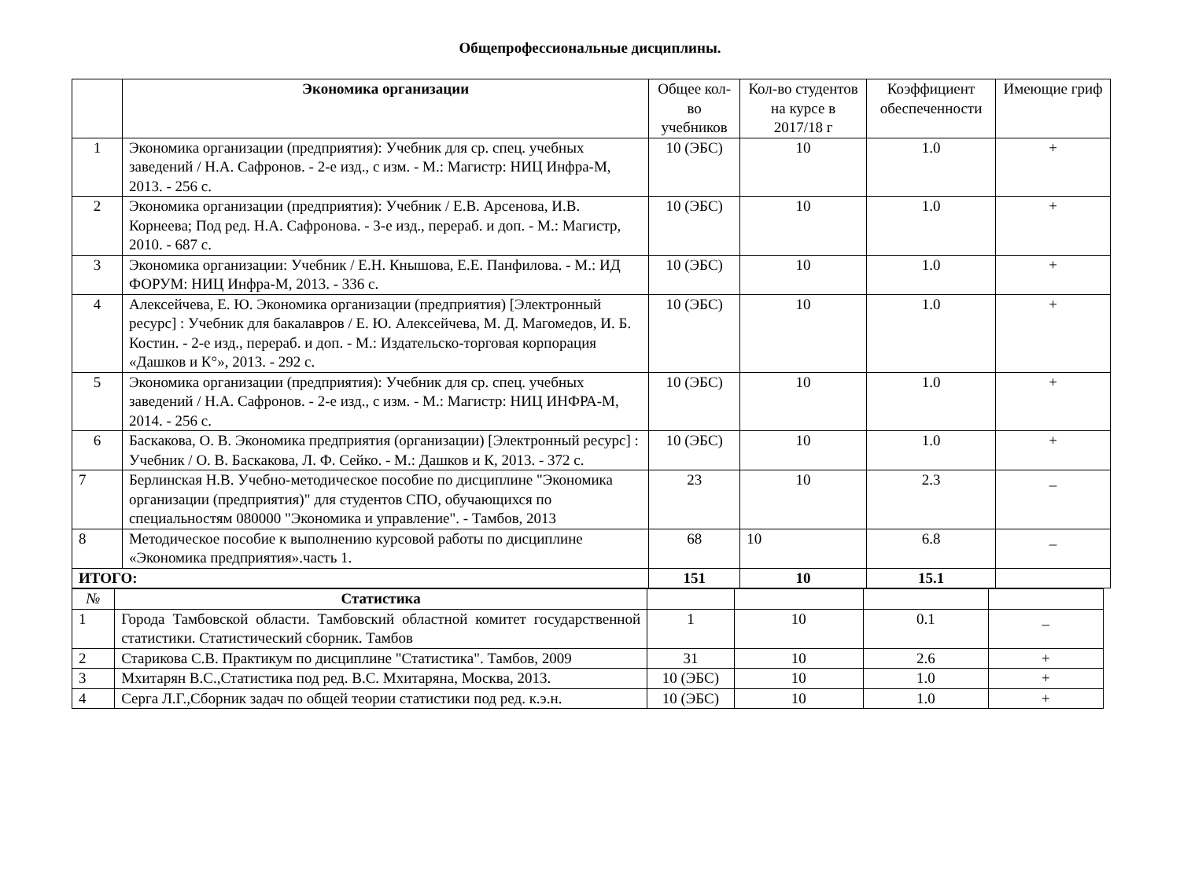Общепрофессиональные дисциплины.
| | Экономика организации | Общее кол-во учебников | Кол-во студентов на курсе в 2017/18 г | Коэффициент обеспеченности | Имеющие гриф |
| 1 | Экономика организации (предприятия): Учебник для ср. спец. учебных заведений / Н.А. Сафронов. - 2-е изд., с изм. - М.: Магистр: НИЦ Инфра-М, 2013. - 256 с. | 10 (ЭБС) | 10 | 1.0 | + |
| 2 | Экономика организации (предприятия): Учебник / Е.В. Арсенова, И.В. Корнеева; Под ред. Н.А. Сафронова. - 3-е изд., перераб. и доп. - М.: Магистр, 2010. - 687 с. | 10 (ЭБС) | 10 | 1.0 | + |
| 3 | Экономика организации: Учебник / Е.Н. Кнышова, Е.Е. Панфилова. - М.: ИД ФОРУМ: НИЦ Инфра-М, 2013. - 336 с. | 10 (ЭБС) | 10 | 1.0 | + |
| 4 | Алексейчева, Е. Ю. Экономика организации (предприятия) [Электронный ресурс] : Учебник для бакалавров / Е. Ю. Алексейчева, М. Д. Магомедов, И. Б. Костин. - 2-е изд., перераб. и доп. - М.: Издательско-торговая корпорация «Дашков и К°», 2013. - 292 с. | 10 (ЭБС) | 10 | 1.0 | + |
| 5 | Экономика организации (предприятия): Учебник для ср. спец. учебных заведений / Н.А. Сафронов. - 2-е изд., с изм. - М.: Магистр: НИЦ ИНФРА-М, 2014. - 256 с. | 10 (ЭБС) | 10 | 1.0 | + |
| 6 | Баскакова, О. В. Экономика предприятия (организации) [Электронный ресурс] : Учебник / О. В. Баскакова, Л. Ф. Сейко. - М.: Дашков и К, 2013. - 372 с. | 10 (ЭБС) | 10 | 1.0 | + |
| 7 | Берлинская Н.В. Учебно-методическое пособие по дисциплине "Экономика организации (предприятия)" для студентов СПО, обучающихся по специальностям 080000 "Экономика и управление". - Тамбов, 2013 | 23 | 10 | 2.3 | _ |
| 8 | Методическое пособие к выполнению курсовой работы по дисциплине «Экономика предприятия».часть 1. | 68 | 10 | 6.8 | _ |
| ИТОГО: | | 151 | 10 | 15.1 | |
| № | Статистика | | | | |
| 1 | Города Тамбовской области. Тамбовский областной комитет государственной статистики. Статистический сборник. Тамбов | 1 | 10 | 0.1 | _ |
| 2 | Старикова С.В. Практикум по дисциплине "Статистика". Тамбов, 2009 | 31 | 10 | 2.6 | + |
| 3 | Мхитарян В.С.,Статистика под ред. В.С. Мхитаряна, Москва, 2013. | 10 (ЭБС) | 10 | 1.0 | + |
| 4 | Серга Л.Г.,Сборник задач по общей теории статистики под ред. к.э.н. | 10 (ЭБС) | 10 | 1.0 | + |